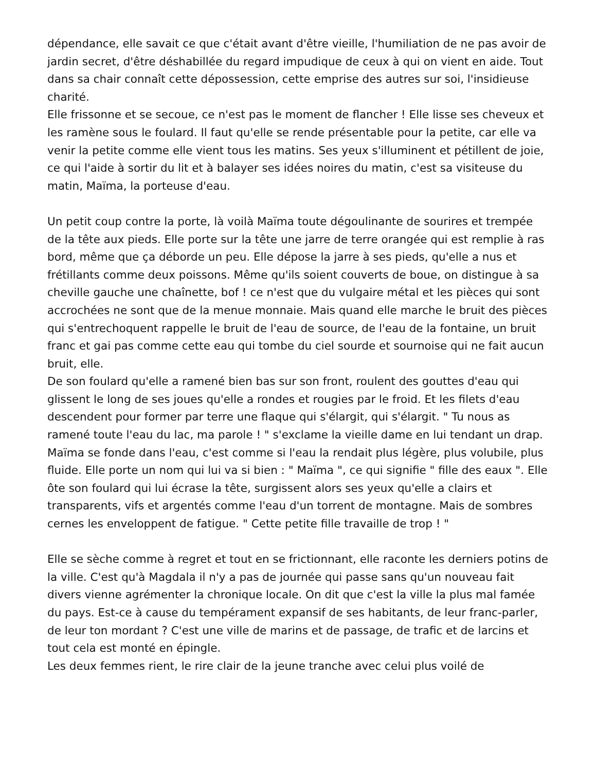dépendance, elle savait ce que c'était avant d'être vieille, l'humiliation de ne pas avoir de jardin secret, d'être déshabillée du regard impudique de ceux à qui on vient en aide. Tout dans sa chair connaît cette dépossession, cette emprise des autres sur soi, l'insidieuse charité.
Elle frissonne et se secoue, ce n'est pas le moment de flancher ! Elle lisse ses cheveux et les ramène sous le foulard. Il faut qu'elle se rende présentable pour la petite, car elle va venir la petite comme elle vient tous les matins. Ses yeux s'illuminent et pétillent de joie, ce qui l'aide à sortir du lit et à balayer ses idées noires du matin, c'est sa visiteuse du matin, Maïma, la porteuse d'eau.
Un petit coup contre la porte, là voilà Maïma toute dégoulinante de sourires et trempée de la tête aux pieds. Elle porte sur la tête une jarre de terre orangée qui est remplie à ras bord, même que ça déborde un peu. Elle dépose la jarre à ses pieds, qu'elle a nus et frétillants comme deux poissons. Même qu'ils soient couverts de boue, on distingue à sa cheville gauche une chaînette, bof ! ce n'est que du vulgaire métal et les pièces qui sont accrochées ne sont que de la menue monnaie. Mais quand elle marche le bruit des pièces qui s'entrechoquent rappelle le bruit de l'eau de source, de l'eau de la fontaine, un bruit franc et gai pas comme cette eau qui tombe du ciel sourde et sournoise qui ne fait aucun bruit, elle.
De son foulard qu'elle a ramené bien bas sur son front, roulent des gouttes d'eau qui glissent le long de ses joues qu'elle a rondes et rougies par le froid. Et les filets d'eau descendent pour former par terre une flaque qui s'élargit, qui s'élargit. " Tu nous as ramené toute l'eau du lac, ma parole ! " s'exclame la vieille dame en lui tendant un drap. Maïma se fonde dans l'eau, c'est comme si l'eau la rendait plus légère, plus volubile, plus fluide. Elle porte un nom qui lui va si bien : " Maïma ", ce qui signifie " fille des eaux ". Elle ôte son foulard qui lui écrase la tête, surgissent alors ses yeux qu'elle a clairs et transparents, vifs et argentés comme l'eau d'un torrent de montagne. Mais de sombres cernes les enveloppent de fatigue. " Cette petite fille travaille de trop ! "
Elle se sèche comme à regret et tout en se frictionnant, elle raconte les derniers potins de la ville. C'est qu'à Magdala il n'y a pas de journée qui passe sans qu'un nouveau fait divers vienne agrémenter la chronique locale. On dit que c'est la ville la plus mal famée du pays. Est-ce à cause du tempérament expansif de ses habitants, de leur franc-parler, de leur ton mordant ? C'est une ville de marins et de passage, de trafic et de larcins et tout cela est monté en épingle.
Les deux femmes rient, le rire clair de la jeune tranche avec celui plus voilé de